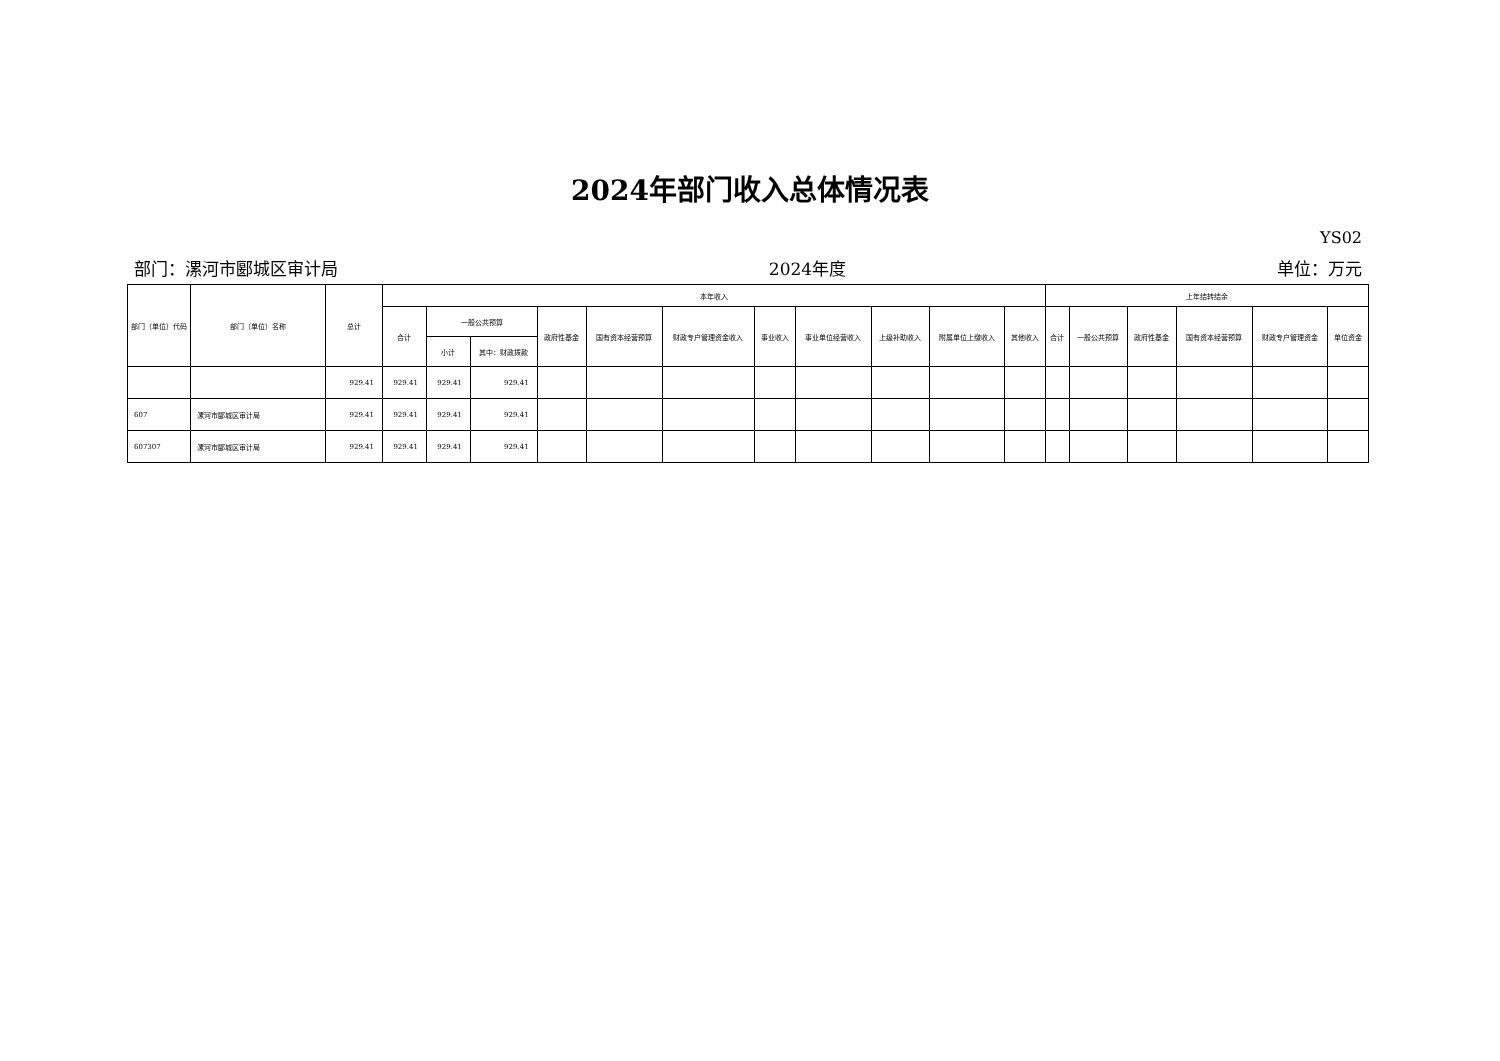2024年部门收入总体情况表
YS02
部门：漯河市郾城区审计局 2024年度 单位：万元
| 部门（单位）代码 | 部门（单位）名称 | 总计 | 本年收入 | | | | | | | | | | | 上年结转结余 | | | | | |
| --- | --- | --- | --- | --- | --- | --- | --- | --- | --- | --- | --- | --- | --- | --- | --- | --- | --- | --- | --- |
| | | | 合计 | 一般公共预算 | | 政府性基金 | 国有资本经营预算 | 财政专户管理资金收入 | 事业收入 | 事业单位经营收入 | 上级补助收入 | 附属单位上缴收入 | 其他收入 | 合计 | 一般公共预算 | 政府性基金 | 国有资本经营预算 | 财政专户管理资金 | 单位资金 |
| | | | | 小计 | 其中：财政拨款 | | | | | | | | | | | | | | |
| | | 929.41 | 929.41 | 929.41 | 929.41 | | | | | | | | | | | | | | |
| 607 | 漯河市郾城区审计局 | 929.41 | 929.41 | 929.41 | 929.41 | | | | | | | | | | | | | | |
| 607307 | 漯河市郾城区审计局 | 929.41 | 929.41 | 929.41 | 929.41 | | | | | | | | | | | | | | |